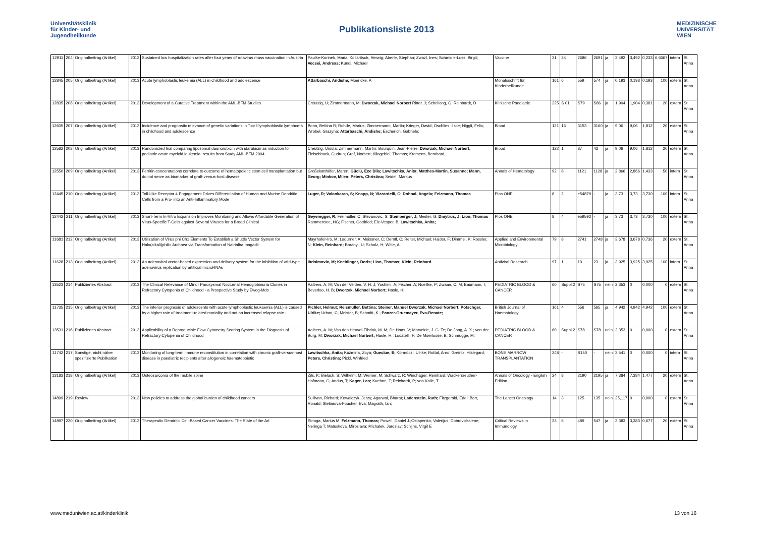Universitätsklinik
für Kinder- und
Jugendheilkunde
Publikationsliste 2013
MEDIZINISCHE
UNIVERSITÄT
WIEN
| 12911 | 204 | Originalbeitrag (Artikel) | 2013 | Sustained low hospitalization rates after four years of rotavirus mass vaccination in Austria | Paulke-Korinek, Maria; Kollaritsch, Herwig; Aberle, Stephan; Zwazl, Ines; Schmidle-Loss, Birgit; Vecsei, Andreas; Kundi, Michael | Vaccine | 31 | 24 | 2686 | 2691 | ja | 3,492 | 3,492 | 0,233 | 6,6667 | intern | St. Anna |
| 12845 | 205 | Originalbeitrag (Artikel) | 2013 | Acute lymphoblastic leukemia (ALL) in childhood and adolescence | Attarbaschi, Andishe; Moericke, A | Monatsschrift für Kinderheilkunde | 161 | 6 | 559 | 574 | ja | 0,193 | 0,193 | 0,193 | 100 | extern | St. Anna |
| 12835 | 206 | Originalbeitrag (Artikel) | 2013 | Development of a Curative Treatment within the AML-BFM Studies | Creutzig, U; Zimmermann, M; Dworzak, Michael Norbert Ritter, J; Schellong, G; Reinhardt, D | Klinische Paediatrie | 225 | S 01 | S79 | S86 | ja | 1,904 | 1,904 | 0,381 | 20 | extern | St. Anna |
| 12605 | 207 | Originalbeitrag (Artikel) | 2013 | Incidence and prognostic relevance of genetic variations in T-cell lymphoblastic lymphoma in childhood and adolescence | Bonn, Bettina R; Rohde, Marius; Zimmermann, Martin; Krieger, David; Oschlies, Ilske; Niggli, Felix; Wrobel, Grazyna; Attarbaschi, Andishe; Escherich, Gabriele; | Blood | 121 | 16 | 3153 | 3160 | ja | 9,06 | 9,06 | 1,812 | 20 | extern | St. Anna |
| 12582 | 208 | Originalbeitrag (Artikel) | 2013 | Randomized trial comparing liposomal daunorubicin with idarubicin as induction for pediatric acute myeloid leukemia: results from Study AML-BFM 2004 | Creutzig, Ursula; Zimmermann, Martin; Bourquin, Jean-Pierre; Dworzak, Michael Norbert; Fleischhack, Gudrun; Graf, Norbert; Klingebiel, Thomas; Kremens, Bernhard; | Blood | 122 | 1 | 37 | 43 | ja | 9,06 | 9,06 | 1,812 | 20 | extern | St. Anna |
| 12550 | 209 | Originalbeitrag (Artikel) | 2013 | Ferritin concentrations correlate to outcome of hematopoietic stem cell transplantation but do not serve as biomarker of graft-versus-host disease | Großekatthöfer, Maren; Güclü, Ece Dila; Lawitschka, Anita; Matthes-Martin, Susanne; Mann, Georg; Minkov, Milen; Peters, Christina; Seidel, Markus | Annals of Hematology | 92 | 8 | 1121 | 1128 | ja | 2,866 | 2,866 | 1,433 | 50 | intern | St. Anna |
| 12445 | 210 | Originalbeitrag (Artikel) | 2013 | Toll-Like Receptor 4 Engagement Drives Differentiation of Human and Murine Dendritic Cells from a Pro- into an Anti-Inflammatory Mode | Luger, R; Valookaran, S; Knapp, N; Vizzardelli, C; Dohnal, Angela; Felzmann, Thomas | Plos ONE | 8 | 2 | e54879 | - | ja | 3,73 | 3,73 | 3,730 | 100 | intern | St. Anna |
| 12442 | 211 | Originalbeitrag (Artikel) | 2013 | Short-Term In-Vitro Expansion Improves Monitoring and Allows Affordable Generation of Virus-Specific T-Cells against Several Viruses for a Broad Clinical | Geyeregger, R; Freimuller, C; Stevanovic, S; Stemberger, J; Mester, G; Dmytrus, J; Lion, Thomas Rammensee, HG; Fischer, Gottfried; Eiz-Vesper, B; Lawitschka, Anita; | Plos ONE | 8 | 4 | e59592 | - | ja | 3,73 | 3,73 | 3,730 | 100 | extern | St. Anna |
| 11681 | 212 | Originalbeitrag (Artikel) | 2013 | Utilization of Virus phi Ch1 Elements To Establish a Shuttle Vector System for Halo(alkali)philic Archaea via Transformation of Natrialba magadii | Mayrhofer-Iro, M; Ladurner, A; Meissner, C; Derntl, C; Reiter, Michael; Haider, F; Dimmel, K; Rossler, N; Klein, Reinhard; Baranyi, U; Scholz, H; Witte, A | Applied and Environmental Microbiology | 79 | 8 | 2741 | 2748 | ja | 3,678 | 3,678 | 0,736 | 20 | extern | St. Anna |
| 11628 | 213 | Originalbeitrag (Artikel) | 2013 | An adenoviral vector-based expression and delivery system for the inhibition of wild-type adenovirus replication by artificial microRNAs | Ibrisimovic, M; Kneidinger, Doris; Lion, Thomas; Klein, Reinhard | Antiviral Research | 97 | 1 | 10 | 23 | ja | 3,925 | 3,925 | 3,925 | 100 | intern | St. Anna |
| 13523 | 214 | Publiziertes Abstract | 2013 | The Clinical Relevance of Minor Paroxysmal Nocturnal Hemoglobinuria Clones in Refractory Cytopenia of Childhood - a Prospective Study by Ewog-Mds | Aalbers, A. M; Van der Velden, V. H. J; Yoshimi, A; Fischer, A; Noellke, P; Zwaan, C. M; Baumann, I; Beverloo, H. B; Dworzak, Michael Norbert; Hasle, H; | PEDIATRIC BLOOD & CANCER | 60 | Suppl.2 | S75 | S75 | nein | 2,353 | 0 | 0,000 | 0 | extern | St. Anna |
| 11735 | 215 | Originalbeitrag (Artikel) | 2013 | The inferior prognosis of adolescents with acute lymphoblastic leukaemia (ALL) is caused by a higher rate of treatment-related mortality and not an increased relapse rate - | Pichler, Helmut; Reismüller, Bettina; Steiner, Manuel Dworzak, Michael Norbert; Pötschger, Ulrike; Urban, C; Meister, B; Schmitt, K ; Panzer-Gruemayer, Eva-Renate; | British Journal of Haematology | 161 | 4 | 556 | 565 | ja | 4,942 | 4,942 | 4,942 | 100 | extern | St. Anna |
| 13531 | 216 | Publiziertes Abstract | 2013 | Applicability of a Reproducible Flow Cytometry Scoring System in the Diagnosis of Refractory Cytopenia of Childhood | Aalbers, A. M; Van den Heuvel-Eibrink, M. M; De Haas, V; Marvelde, J. G. Te; De Jong, A. X.; van der Burg, M; Dworzak, Michael Norbert; Hasle, H.; Locatelli, F; De Moerloose, B; Schmugge, M; | PEDIATRIC BLOOD & CANCER | 60 | Suppl 2 | S78 | S78 | nein | 2,353 | 0 | 0,000 | 0 | extern | St. Anna |
| 11742 | 217 | Sonstige, nicht näher spezifizierte Publikation | 2013 | Monitoring of long-term immune reconstitution in correlation with chronic graft-versus-host disease in paediatric recipients after allogeneic haematopoietic | Lawitschka, Anita; Kuzmina, Zoya; Gueclue, E; Körmöczi, Ulrike; Rottal, Arno; Greinix, Hildegard; Peters, Christina; Pickl, Winfried | BONE MARROW TRANSPLANTATION | 248 | - | S150 | - | nein | 3,541 | 0 | 0,000 | 0 | intern | St. Anna |
| 13183 | 218 | Originalbeitrag (Artikel) | 2013 | Osteosarcoma of the mobile spine | Zils, K; Bielack, S; Wilhelm, M; Werner, M; Schwarz, R; Windhager, Reinhard; Wackersreuther-Hofmann, G; Andus, T; Kager, Leo; Kuehne, T; Reichardt, P; von Kalle, T | Annals of Oncology - English Edition | 24 | 8 | 2190 | 2195 | ja | 7,384 | 7,384 | 1,477 | 20 | extern | St. Anna |
| 14899 | 219 | Review | 2013 | New policies to address the global burden of childhood cancers | Sullivan, Richard; Kowalczyk, Jerzy; Agarwal, Bharat; Ladenstein, Ruth; Fitzgerald, Edel; Barr, Ronald; Steliarova-Foucher, Eva; Magrath, Ian; | The Lancet Oncology | 14 | 3 | 125 | 135 | nein | 25,117 | 0 | 0,000 | 0 | extern | St. Anna |
| 14897 | 220 | Originalbeitrag (Artikel) | 2013 | Therapeutic Dendritic Cell-Based Cancer Vaccines: The State of the Art | Strioga, Marius M; Felzmann, Thomas; Powell, Daniel J.;Ostapenko, Valerijus; Dobrovolskiene, Neringa T; Matuskova, Miroslava; Michalek, Jaroslav; Schijns, Virgil E | Critical Reviews in Immunology | 33 | 6 | 489 | 547 | ja | 3,383 | 3,383 | 0,677 | 20 | extern | St. Anna |
www.meduniwien.ac.at/kinderklinik 13 von 16